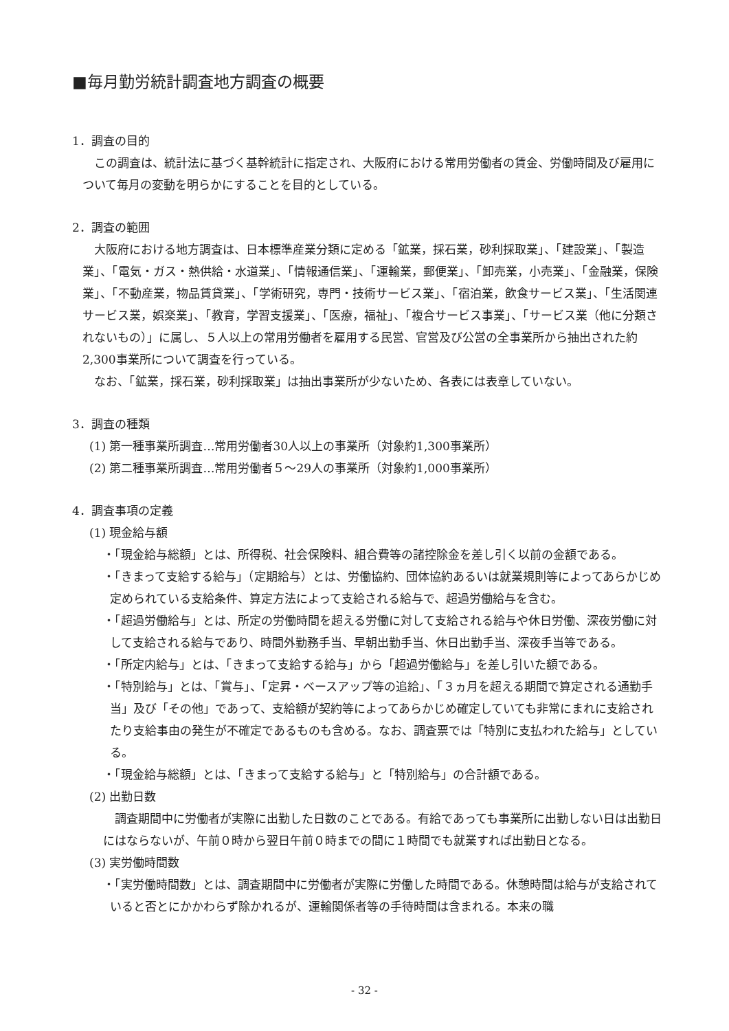■毎月勤労統計調査地方調査の概要
1．調査の目的
この調査は、統計法に基づく基幹統計に指定され、大阪府における常用労働者の賃金、労働時間及び雇用について毎月の変動を明らかにすることを目的としている。
2．調査の範囲
大阪府における地方調査は、日本標準産業分類に定める「鉱業，採石業，砂利採取業」、「建設業」、「製造業」、「電気・ガス・熱供給・水道業」、「情報通信業」、「運輸業，郵便業」、「卸売業，小売業」、「金融業，保険業」、「不動産業，物品賃貸業」、「学術研究，専門・技術サービス業」、「宿泊業，飲食サービス業」、「生活関連サービス業，娯楽業」、「教育，学習支援業」、「医療，福祉」、「複合サービス事業」、「サービス業（他に分類されないもの）」に属し、５人以上の常用労働者を雇用する民営、官営及び公営の全事業所から抽出された約2,300事業所について調査を行っている。
なお、「鉱業，採石業，砂利採取業」は抽出事業所が少ないため、各表には表章していない。
3．調査の種類
(1) 第一種事業所調査…常用労働者30人以上の事業所（対象約1,300事業所）
(2) 第二種事業所調査…常用労働者５～29人の事業所（対象約1,000事業所）
4．調査事項の定義
(1) 現金給与額
・「現金給与総額」とは、所得税、社会保険料、組合費等の諸控除金を差し引く以前の金額である。
・「きまって支給する給与」（定期給与）とは、労働協約、団体協約あるいは就業規則等によってあらかじめ定められている支給条件、算定方法によって支給される給与で、超過労働給与を含む。
・「超過労働給与」とは、所定の労働時間を超える労働に対して支給される給与や休日労働、深夜労働に対して支給される給与であり、時間外勤務手当、早朝出勤手当、休日出勤手当、深夜手当等である。
・「所定内給与」とは、「きまって支給する給与」から「超過労働給与」を差し引いた額である。
・「特別給与」とは、「賞与」、「定昇・ベースアップ等の追給」、「３ヵ月を超える期間で算定される通勤手当」及び「その他」であって、支給額が契約等によってあらかじめ確定していても非常にまれに支給されたり支給事由の発生が不確定であるものも含める。なお、調査票では「特別に支払われた給与」としている。
・「現金給与総額」とは、「きまって支給する給与」と「特別給与」の合計額である。
(2) 出勤日数
調査期間中に労働者が実際に出勤した日数のことである。有給であっても事業所に出勤しない日は出勤日にはならないが、午前０時から翌日午前０時までの間に１時間でも就業すれば出勤日となる。
(3) 実労働時間数
・「実労働時間数」とは、調査期間中に労働者が実際に労働した時間である。休憩時間は給与が支給されていると否とにかかわらず除かれるが、運輸関係者等の手待時間は含まれる。本来の職
- 32 -